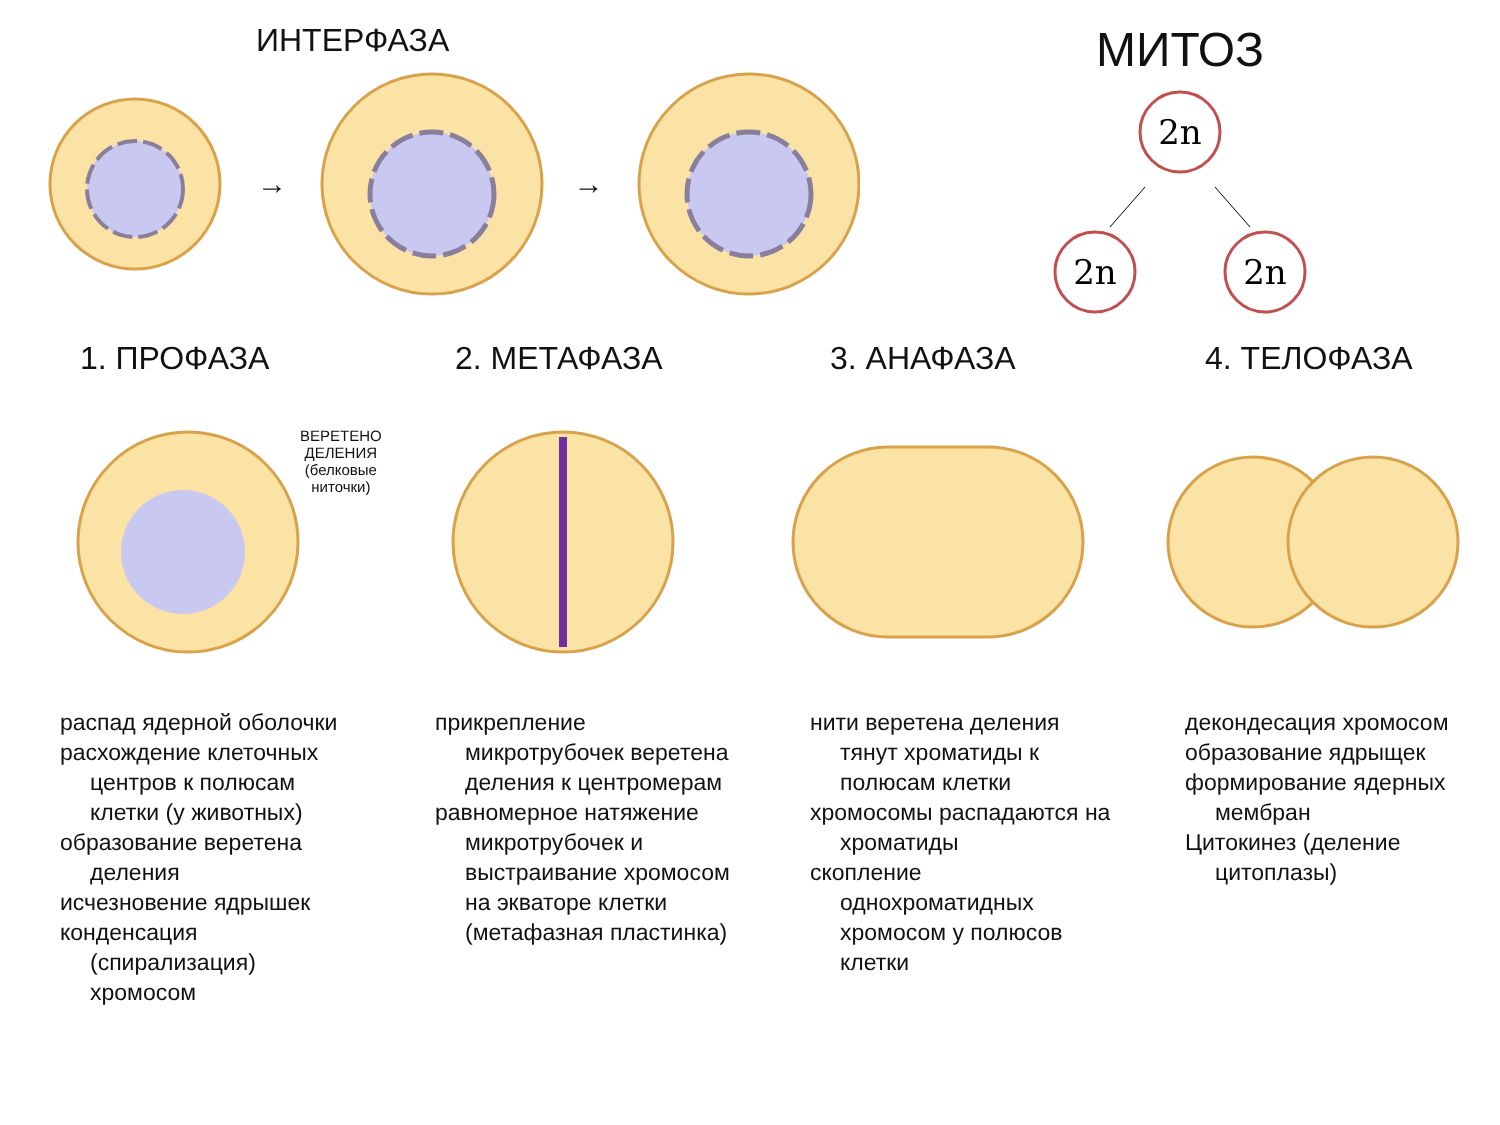ИНТЕРФАЗА
→ →
МИТОЗ
2n
2n
2n
1. ПРОФАЗА 2. МЕТАФАЗА 3. АНАФАЗА 4. ТЕЛОФАЗА
ВЕРЕТЕНО
ДЕЛЕНИЯ
(белковые
ниточки)
распад ядерной оболочки
расхождение клеточных центров к полюсам клетки (у животных)
образование веретена деления
исчезновение ядрышек
конденсация (спирализация) хромосом
прикрепление микротрубочек веретена деления к центромерам
равномерное натяжение микротрубочек и выстраивание хромосом на экваторе клетки (метафазная пластинка)
нити веретена деления тянут хроматиды к полюсам клетки
хромосомы распадаются на хроматиды
скопление однохроматидных хромосом у полюсов клетки
декондесация хромосом
образование ядрыщек
формирование ядерных мембран
Цитокинез (деление цитоплазы)